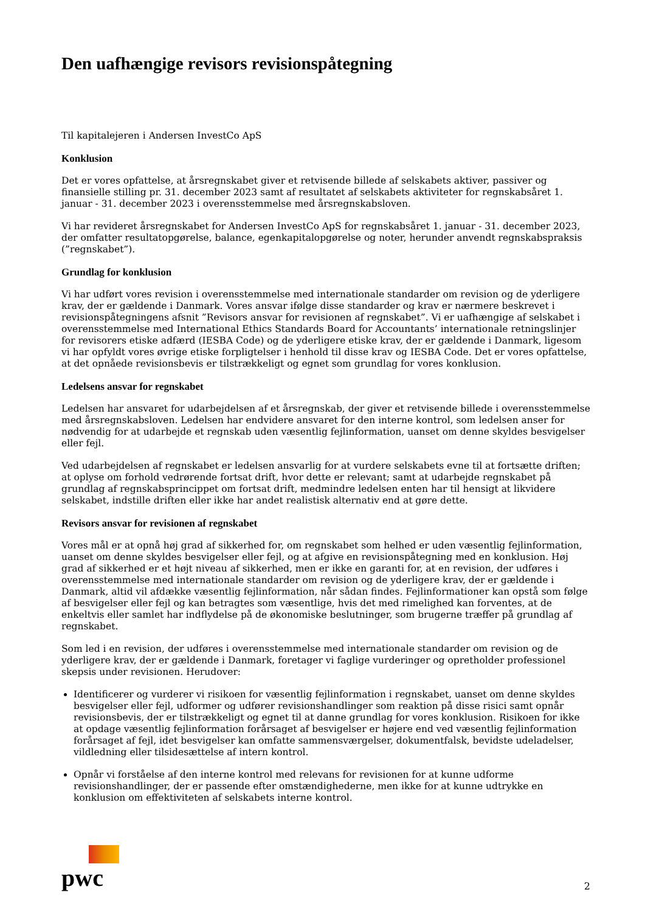Den uafhængige revisors revisionspåtegning
Til kapitalejeren i Andersen InvestCo ApS
Konklusion
Det er vores opfattelse, at årsregnskabet giver et retvisende billede af selskabets aktiver, passiver og finansielle stilling pr. 31. december 2023 samt af resultatet af selskabets aktiviteter for regnskabsåret 1. januar - 31. december 2023 i overensstemmelse med årsregnskabsloven.
Vi har revideret årsregnskabet for Andersen InvestCo ApS for regnskabsåret 1. januar - 31. december 2023, der omfatter resultatopgørelse, balance, egenkapitalopgørelse og noter, herunder anvendt regnskabspraksis (”regnskabet”).
Grundlag for konklusion
Vi har udført vores revision i overensstemmelse med internationale standarder om revision og de yderligere krav, der er gældende i Danmark. Vores ansvar ifølge disse standarder og krav er nærmere beskrevet i revisionspåtegningens afsnit ”Revisors ansvar for revisionen af regnskabet”. Vi er uafhængige af selskabet i overensstemmelse med International Ethics Standards Board for Accountants’ internationale retningslinjer for revisorers etiske adfærd (IESBA Code) og de yderligere etiske krav, der er gældende i Danmark, ligesom vi har opfyldt vores øvrige etiske forpligtelser i henhold til disse krav og IESBA Code. Det er vores opfattelse, at det opnåede revisionsbevis er tilstrækkeligt og egnet som grundlag for vores konklusion.
Ledelsens ansvar for regnskabet
Ledelsen har ansvaret for udarbejdelsen af et årsregnskab, der giver et retvisende billede i overensstemmelse med årsregnskabsloven. Ledelsen har endvidere ansvaret for den interne kontrol, som ledelsen anser for nødvendig for at udarbejde et regnskab uden væsentlig fejlinformation, uanset om denne skyldes besvigelser eller fejl.
Ved udarbejdelsen af regnskabet er ledelsen ansvarlig for at vurdere selskabets evne til at fortsætte driften; at oplyse om forhold vedrørende fortsat drift, hvor dette er relevant; samt at udarbejde regnskabet på grundlag af regnskabsprincippet om fortsat drift, medmindre ledelsen enten har til hensigt at likvidere selskabet, indstille driften eller ikke har andet realistisk alternativ end at gøre dette.
Revisors ansvar for revisionen af regnskabet
Vores mål er at opnå høj grad af sikkerhed for, om regnskabet som helhed er uden væsentlig fejlinformation, uanset om denne skyldes besvigelser eller fejl, og at afgive en revisionspåtegning med en konklusion. Høj grad af sikkerhed er et højt niveau af sikkerhed, men er ikke en garanti for, at en revision, der udføres i overensstemmelse med internationale standarder om revision og de yderligere krav, der er gældende i Danmark, altid vil afdække væsentlig fejlinformation, når sådan findes. Fejlinformationer kan opstå som følge af besvigelser eller fejl og kan betragtes som væsentlige, hvis det med rimelighed kan forventes, at de enkeltvis eller samlet har indflydelse på de økonomiske beslutninger, som brugerne træffer på grundlag af regnskabet.
Som led i en revision, der udføres i overensstemmelse med internationale standarder om revision og de yderligere krav, der er gældende i Danmark, foretager vi faglige vurderinger og opretholder professionel skepsis under revisionen. Herudover:
Identificerer og vurderer vi risikoen for væsentlig fejlinformation i regnskabet, uanset om denne skyldes besvigelser eller fejl, udformer og udfører revisionshandlinger som reaktion på disse risici samt opnår revisionsbevis, der er tilstrækkeligt og egnet til at danne grundlag for vores konklusion. Risikoen for ikke at opdage væsentlig fejlinformation forårsaget af besvigelser er højere end ved væsentlig fejlinformation forårsaget af fejl, idet besvigelser kan omfatte sammensværgelser, dokumentfalsk, bevidste udeladelser, vildledning eller tilsidesættelse af intern kontrol.
Opnår vi forståelse af den interne kontrol med relevans for revisionen for at kunne udforme revisionshandlinger, der er passende efter omstændighederne, men ikke for at kunne udtrykke en konklusion om effektiviteten af selskabets interne kontrol.
pwc
2